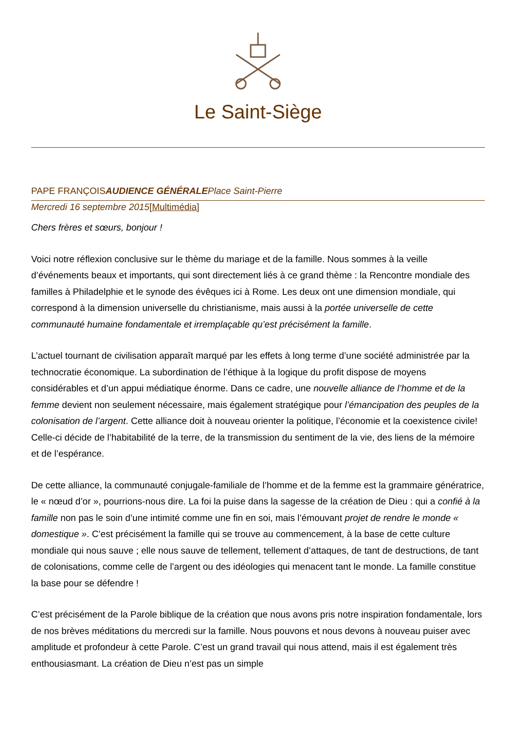Le Saint-Siège
PAPE FRANÇOISAUDIENCE GÉNÉRALE Place Saint-Pierre
Mercredi 16 septembre 2015[Multimédia]
Chers frères et sœurs, bonjour !
Voici notre réflexion conclusive sur le thème du mariage et de la famille. Nous sommes à la veille d’événements beaux et importants, qui sont directement liés à ce grand thème : la Rencontre mondiale des familles à Philadelphie et le synode des évêques ici à Rome. Les deux ont une dimension mondiale, qui correspond à la dimension universelle du christianisme, mais aussi à la portée universelle de cette communauté humaine fondamentale et irremplaçable qu’est précisément la famille.
L’actuel tournant de civilisation apparaît marqué par les effets à long terme d’une société administrée par la technocratie économique. La subordination de l’éthique à la logique du profit dispose de moyens considérables et d’un appui médiatique énorme. Dans ce cadre, une nouvelle alliance de l’homme et de la femme devient non seulement nécessaire, mais également stratégique pour l’émancipation des peuples de la colonisation de l’argent. Cette alliance doit à nouveau orienter la politique, l’économie et la coexistence civile! Celle-ci décide de l’habitabilité de la terre, de la transmission du sentiment de la vie, des liens de la mémoire et de l’espérance.
De cette alliance, la communauté conjugale-familiale de l’homme et de la femme est la grammaire génératrice, le « nœud d’or », pourrions-nous dire. La foi la puise dans la sagesse de la création de Dieu : qui a confié à la famille non pas le soin d’une intimité comme une fin en soi, mais l’émouvant projet de rendre le monde « domestique ». C’est précisément la famille qui se trouve au commencement, à la base de cette culture mondiale qui nous sauve ; elle nous sauve de tellement, tellement d’attaques, de tant de destructions, de tant de colonisations, comme celle de l’argent ou des idéologies qui menacent tant le monde. La famille constitue la base pour se défendre !
C’est précisément de la Parole biblique de la création que nous avons pris notre inspiration fondamentale, lors de nos brèves méditations du mercredi sur la famille. Nous pouvons et nous devons à nouveau puiser avec amplitude et profondeur à cette Parole. C’est un grand travail qui nous attend, mais il est également très enthousiasmant. La création de Dieu n’est pas un simple